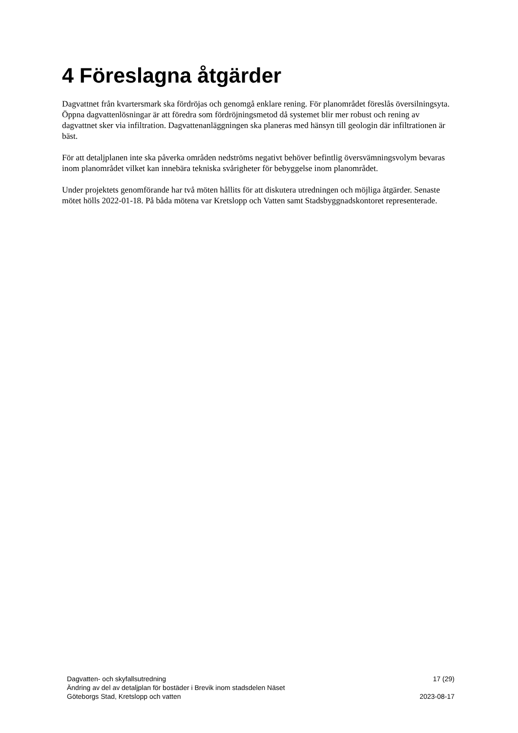4 Föreslagna åtgärder
Dagvattnet från kvartersmark ska fördröjas och genomgå enklare rening. För planområdet föreslås översilningsyta. Öppna dagvattenlösningar är att föredra som fördröjningsmetod då systemet blir mer robust och rening av dagvattnet sker via infiltration. Dagvattenanläggningen ska planeras med hänsyn till geologin där infiltrationen är bäst.
För att detaljplanen inte ska påverka områden nedströms negativt behöver befintlig översvämningsvolym bevaras inom planområdet vilket kan innebära tekniska svårigheter för bebyggelse inom planområdet.
Under projektets genomförande har två möten hållits för att diskutera utredningen och möjliga åtgärder. Senaste mötet hölls 2022-01-18. På båda mötena var Kretslopp och Vatten samt Stadsbyggnadskontoret representerade.
Dagvatten- och skyfallsutredning 17 (29)
Ändring av del av detaljplan för bostäder i Brevik inom stadsdelen Näset
Göteborgs Stad, Kretslopp och vatten 2023-08-17